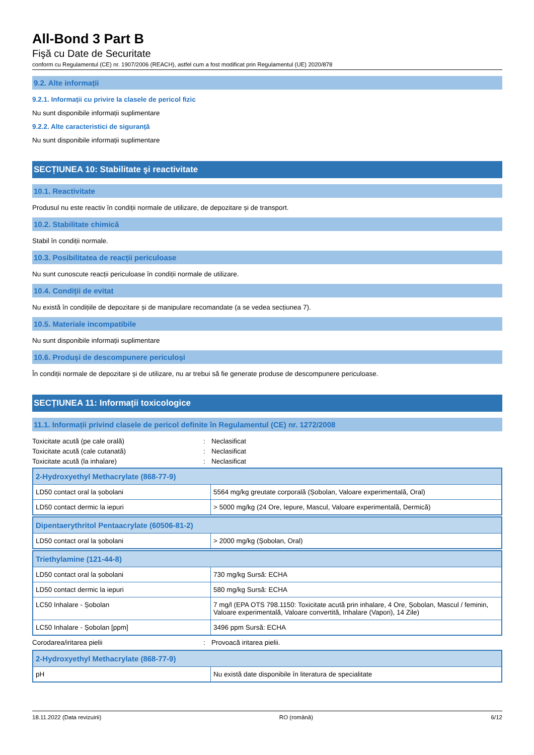All-Bond 3 Part B
Fişă cu Date de Securitate
conform cu Regulamentul (CE) nr. 1907/2006 (REACH), astfel cum a fost modificat prin Regulamentul (UE) 2020/878
9.2. Alte informații
9.2.1. Informații cu privire la clasele de pericol fizic
Nu sunt disponibile informații suplimentare
9.2.2. Alte caracteristici de siguranță
Nu sunt disponibile informații suplimentare
SECȚIUNEA 10: Stabilitate şi reactivitate
10.1. Reactivitate
Produsul nu este reactiv în condiții normale de utilizare, de depozitare și de transport.
10.2. Stabilitate chimică
Stabil în condiții normale.
10.3. Posibilitatea de reacții periculoase
Nu sunt cunoscute reacții periculoase în condiții normale de utilizare.
10.4. Condiții de evitat
Nu există în condițiile de depozitare și de manipulare recomandate (a se vedea secțiunea 7).
10.5. Materiale incompatibile
Nu sunt disponibile informații suplimentare
10.6. Produși de descompunere periculoși
În condiții normale de depozitare și de utilizare, nu ar trebui să fie generate produse de descompunere periculoase.
SECȚIUNEA 11: Informații toxicologice
11.1. Informații privind clasele de pericol definite în Regulamentul (CE) nr. 1272/2008
Toxicitate acută (pe cale orală): Neclasificat
Toxicitate acută (cale cutanată): Neclasificat
Toxicitate acută (la inhalare): Neclasificat
| 2-Hydroxyethyl Methacrylate (868-77-9) | |
| --- | --- |
| LD50 contact oral la șobolani | 5564 mg/kg greutate corporală (Șobolan, Valoare experimentală, Oral) |
| LD50 contact dermic la iepuri | > 5000 mg/kg (24 Ore, Iepure, Mascul, Valoare experimentală, Dermică) |
| Dipentaerythritol Pentaacrylate (60506-81-2) | |
| --- | --- |
| LD50 contact oral la șobolani | > 2000 mg/kg (Șobolan, Oral) |
| Triethylamine (121-44-8) | |
| --- | --- |
| LD50 contact oral la șobolani | 730 mg/kg Sursă: ECHA |
| LD50 contact dermic la iepuri | 580 mg/kg Sursă: ECHA |
| LC50 Inhalare - Șobolan | 7 mg/l (EPA OTS 798.1150: Toxicitate acută prin inhalare, 4 Ore, Șobolan, Mascul / feminin, Valoare experimentală, Valoare convertită, Inhalare (Vapori), 14 Zile) |
| LC50 Inhalare - Șobolan [ppm] | 3496 ppm Sursă: ECHA |
Corodarea/iritarea pielii: Provoacă iritarea pielii.
| 2-Hydroxyethyl Methacrylate (868-77-9) | |
| --- | --- |
| pH | Nu există date disponibile în literatura de specialitate |
18.11.2022 (Data revizuirii) RO (română) 6/12